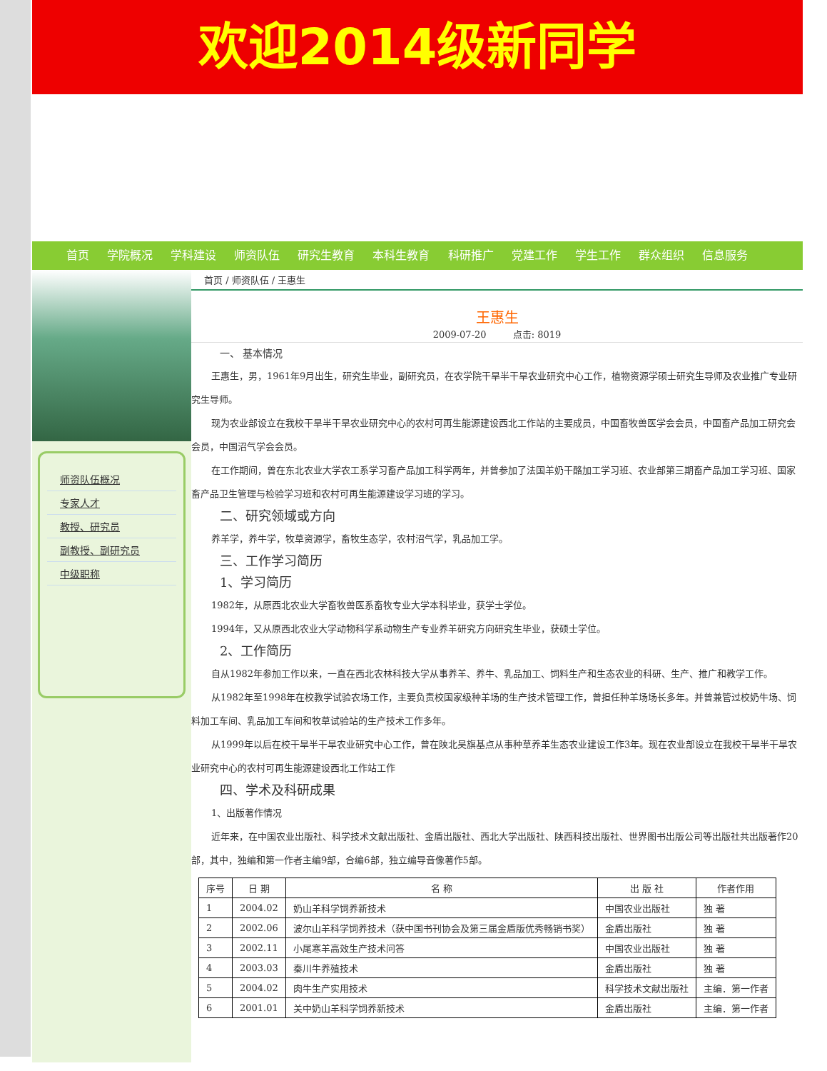欢迎2014级新同学
首页 学院概况 学科建设 师资队伍 研究生教育 本科生教育 科研推广 党建工作 学生工作 群众组织 信息服务
师资队伍概况
专家人才
教授、研究员
副教授、副研究员
中级职称
首页 / 师资队伍 / 王惠生
王惠生
2009-07-20 点击: 8019
一、 基本情况
王惠生，男，1961年9月出生，研究生毕业，副研究员，在农学院干旱半干旱农业研究中心工作，植物资源学硕士研究生导师及农业推广专业研究生导师。
现为农业部设立在我校干旱半干旱农业研究中心的农村可再生能源建设西北工作站的主要成员，中国畜牧兽医学会会员，中国畜产品加工研究会会员，中国沼气学会会员。
在工作期间，曾在东北农业大学农工系学习畜产品加工科学两年，并曾参加了法国羊奶干酪加工学习班、农业部第三期畜产品加工学习班、国家畜产品卫生管理与检验学习班和农村可再生能源建设学习班的学习。
二、研究领域或方向
养羊学，养牛学，牧草资源学，畜牧生态学，农村沼气学，乳品加工学。
三、工作学习简历
1、学习简历
1982年，从原西北农业大学畜牧兽医系畜牧专业大学本科毕业，获学士学位。
1994年，又从原西北农业大学动物科学系动物生产专业养羊研究方向研究生毕业，获硕士学位。
2、工作简历
自从1982年参加工作以来，一直在西北农林科技大学从事养羊、养牛、乳品加工、饲料生产和生态农业的科研、生产、推广和教学工作。
从1982年至1998年在校教学试验农场工作，主要负责校国家级种羊场的生产技术管理工作，曾担任种羊场场长多年。并曾兼管过校奶牛场、饲料加工车间、乳品加工车间和牧草试验站的生产技术工作多年。
从1999年以后在校干旱半干旱农业研究中心工作，曾在陕北吴旗基点从事种草养羊生态农业建设工作3年。现在农业部设立在我校干旱半干旱农业研究中心的农村可再生能源建设西北工作站工作
四、学术及科研成果
1、出版著作情况
近年来，在中国农业出版社、科学技术文献出版社、金盾出版社、西北大学出版社、陕西科技出版社、世界图书出版公司等出版社共出版著作20部，其中，独编和第一作者主编9部，合编6部，独立编导音像著作5部。
| 序号 | 日 期 | 名 称 | 出 版 社 | 作者作用 |
| --- | --- | --- | --- | --- |
| 1 | 2004.02 | 奶山羊科学饲养新技术 | 中国农业出版社 | 独 著 |
| 2 | 2002.06 | 波尔山羊科学饲养技术（获中国书刊协会及第三届金盾版优秀畅销书奖） | 金盾出版社 | 独 著 |
| 3 | 2002.11 | 小尾寒羊高效生产技术问答 | 中国农业出版社 | 独 著 |
| 4 | 2003.03 | 秦川牛养殖技术 | 金盾出版社 | 独 著 |
| 5 | 2004.02 | 肉牛生产实用技术 | 科学技术文献出版社 | 主编．第一作者 |
| 6 | 2001.01 | 关中奶山羊科学饲养新技术 | 金盾出版社 | 主编．第一作者 |